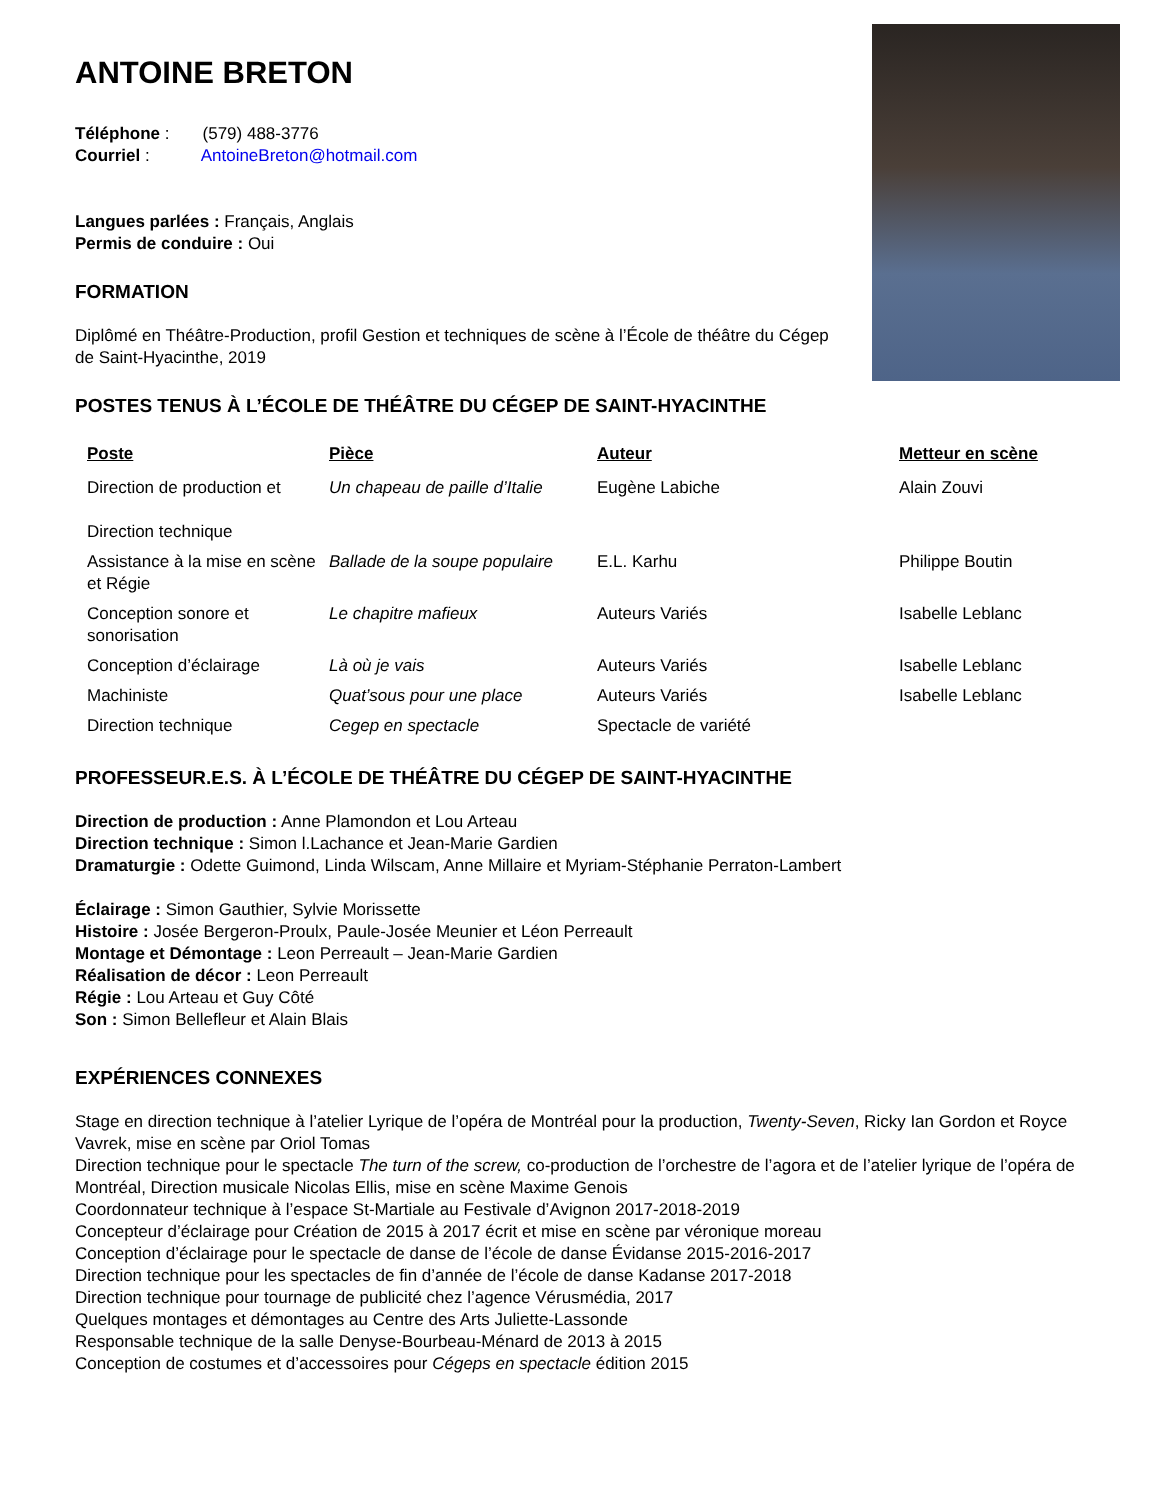ANTOINE BRETON
Téléphone : (579) 488-3776
Courriel : AntoineBreton@hotmail.com
Langues parlées : Français, Anglais
Permis de conduire : Oui
FORMATION
Diplômé en Théâtre-Production, profil Gestion et techniques de scène à l’École de théâtre du Cégep de Saint-Hyacinthe, 2019
POSTES TENUS À L’ÉCOLE DE THÉÂTRE DU CÉGEP DE SAINT-HYACINTHE
| Poste | Pièce | Auteur | Metteur en scène |
| --- | --- | --- | --- |
| Direction de production et Direction technique | Un chapeau de paille d’Italie | Eugène Labiche | Alain Zouvi |
| Assistance à la mise en scène et Régie | Ballade de la soupe populaire | E.L. Karhu | Philippe Boutin |
| Conception sonore et sonorisation | Le chapitre mafieux | Auteurs Variés | Isabelle Leblanc |
| Conception d’éclairage | Là où je vais | Auteurs Variés | Isabelle Leblanc |
| Machiniste | Quat’sous pour une place | Auteurs Variés | Isabelle Leblanc |
| Direction technique | Cegep en spectacle | Spectacle de variété | |
PROFESSEUR.E.S. À L’ÉCOLE DE THÉÂTRE DU CÉGEP DE SAINT-HYACINTHE
Direction de production : Anne Plamondon et Lou Arteau
Direction technique : Simon l.Lachance et Jean-Marie Gardien
Dramaturgie : Odette Guimond, Linda Wilscam, Anne Millaire et Myriam-Stéphanie Perraton-Lambert
Éclairage : Simon Gauthier, Sylvie Morissette
Histoire : Josée Bergeron-Proulx, Paule-Josée Meunier et Léon Perreault
Montage et Démontage : Leon Perreault – Jean-Marie Gardien
Réalisation de décor : Leon Perreault
Régie : Lou Arteau et Guy Côté
Son : Simon Bellefleur et Alain Blais
EXPÉRIENCES CONNEXES
Stage en direction technique à l’atelier Lyrique de l’opéra de Montréal pour la production, Twenty-Seven, Ricky Ian Gordon et Royce Vavrek, mise en scène par Oriol Tomas
Direction technique pour le spectacle The turn of the screw, co-production de l’orchestre de l’agora et de l’atelier lyrique de l’opéra de Montréal, Direction musicale Nicolas Ellis, mise en scène Maxime Genois
Coordonnateur technique à l’espace St-Martiale au Festivale d’Avignon 2017-2018-2019
Concepteur d’éclairage pour Création de 2015 à 2017 écrit et mise en scène par véronique moreau
Conception d’éclairage pour le spectacle de danse de l’école de danse Évidanse 2015-2016-2017
Direction technique pour les spectacles de fin d’année de l’école de danse Kadanse 2017-2018
Direction technique pour tournage de publicité chez l’agence Vérusmédia, 2017
Quelques montages et démontages au Centre des Arts Juliette-Lassonde
Responsable technique de la salle Denyse-Bourbeau-Ménard de 2013 à 2015
Conception de costumes et d’accessoires pour Cégeps en spectacle édition 2015